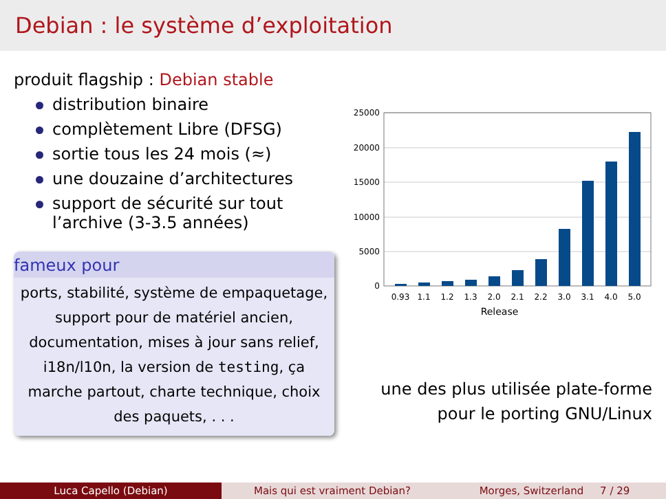Debian : le système d’exploitation
produit flagship : Debian stable
distribution binaire
complètement Libre (DFSG)
sortie tous les 24 mois (≈)
une douzaine d’architectures
support de sécurité sur tout l’archive (3-3.5 années)
fameux pour
ports, stabilité, système de empaquetage, support pour de matériel ancien, documentation, mises à jour sans relief, i18n/l10n, la version de testing, ça marche partout, charte technique, choix des paquets, . . .
25000
20000
15000
10000
5000
0
0.93
1.1
1.2
1.3
2.0
2.1
2.2
3.0
3.1
4.0
5.0
Release
une des plus utilisée plate-forme
pour le porting GNU/Linux
Luca Capello (Debian) Mais qui est vraiment Debian? Morges, Switzerland 7 / 29